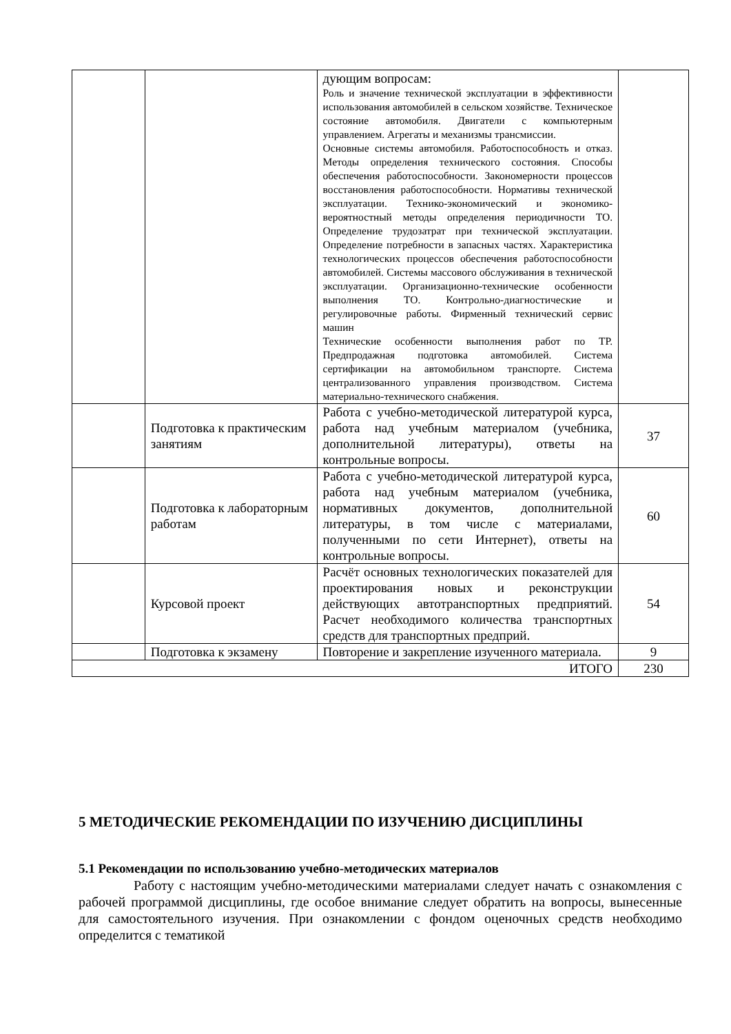| | | дующим вопросам: Роль и значение технической эксплуатации в эффективности использования автомобилей в сельском хозяйстве. Техническое состояние автомобиля. Двигатели с компьютерным управлением. Агрегаты и механизмы трансмиссии. Основные системы автомобиля. Работоспособность и отказ. Методы определения технического состояния. Способы обеспечения работоспособности. Закономерности процессов восстановления работоспособности. Нормативы технической эксплуатации. Технико-экономический и экономико-вероятностный методы определения периодичности ТО. Определение трудозатрат при технической эксплуатации. Определение потребности в запасных частях. Характеристика технологических процессов обеспечения работоспособности автомобилей. Системы массового обслуживания в технической эксплуатации. Организационно-технические особенности выполнения ТО. Контрольно-диагностические и регулировочные работы. Фирменный технический сервис машин Технические особенности выполнения работ по ТР. Предпродажная подготовка автомобилей. Система сертификации на автомобильном транспорте. Система централизованного управления производством. Система материально-технического снабжения. | |
| | Подготовка к практическим занятиям | Работа с учебно-методической литературой курса, работа над учебным материалом (учебника, дополнительной литературы), ответы на контрольные вопросы. | 37 |
| | Подготовка к лабораторным работам | Работа с учебно-методической литературой курса, работа над учебным материалом (учебника, нормативных документов, дополнительной литературы, в том числе с материалами, полученными по сети Интернет), ответы на контрольные вопросы. | 60 |
| | Курсовой проект | Расчёт основных технологических показателей для проектирования новых и реконструкции действующих автотранспортных предприятий. Расчет необходимого количества транспортных средств для транспортных предприй. | 54 |
| | Подготовка к экзамену | Повторение и закрепление изученного материала. | 9 |
| ИТОГО | | | 230 |
5 МЕТОДИЧЕСКИЕ РЕКОМЕНДАЦИИ ПО ИЗУЧЕНИЮ ДИСЦИПЛИНЫ
5.1 Рекомендации по использованию учебно-методических материалов
Работу с настоящим учебно-методическими материалами следует начать с ознакомления с рабочей программой дисциплины, где особое внимание следует обратить на вопросы, вынесенные для самостоятельного изучения. При ознакомлении с фондом оценочных средств необходимо определится с тематикой